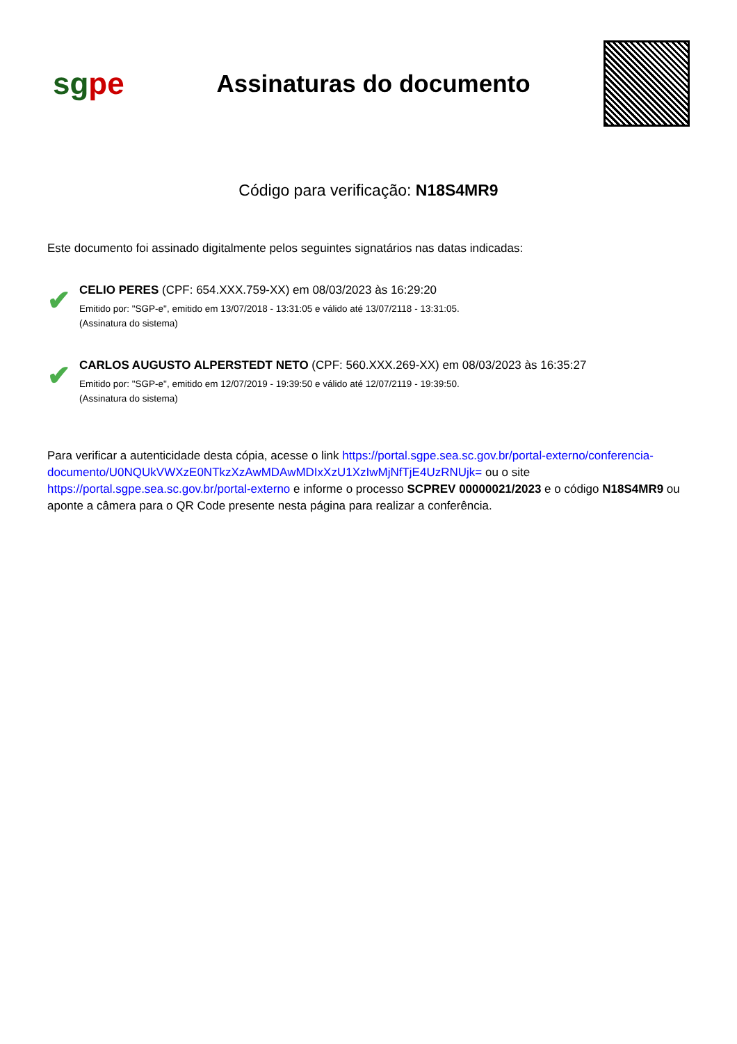sgpe
Assinaturas do documento
Código para verificação: N18S4MR9
Este documento foi assinado digitalmente pelos seguintes signatários nas datas indicadas:
✔
CELIO PERES (CPF: 654.XXX.759-XX) em 08/03/2023 às 16:29:20
Emitido por: "SGP-e", emitido em 13/07/2018 - 13:31:05 e válido até 13/07/2118 - 13:31:05.
(Assinatura do sistema)
✔
CARLOS AUGUSTO ALPERSTEDT NETO (CPF: 560.XXX.269-XX) em 08/03/2023 às 16:35:27
Emitido por: "SGP-e", emitido em 12/07/2019 - 19:39:50 e válido até 12/07/2119 - 19:39:50.
(Assinatura do sistema)
Para verificar a autenticidade desta cópia, acesse o link https://portal.sgpe.sea.sc.gov.br/portal-externo/conferencia-documento/U0NQUkVWXzE0NTkzXzAwMDAwMDIxXzU1XzIwMjNfTjE4UzRNUjk= ou o site https://portal.sgpe.sea.sc.gov.br/portal-externo e informe o processo SCPREV 00000021/2023 e o código N18S4MR9 ou aponte a câmera para o QR Code presente nesta página para realizar a conferência.